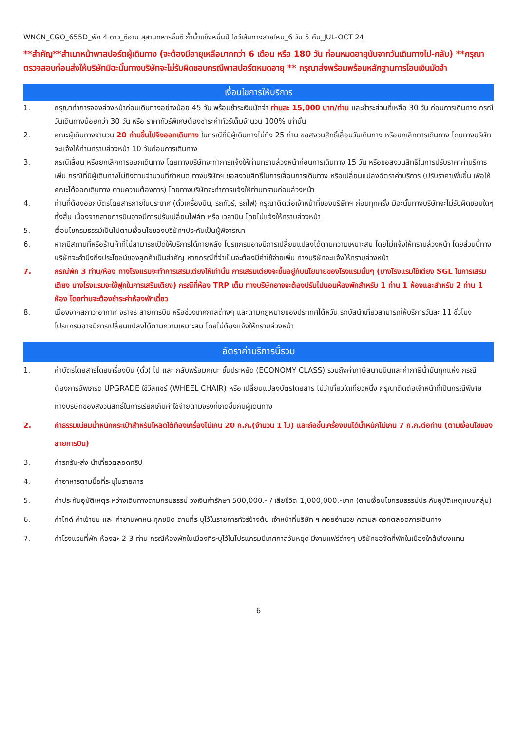WNCN_CGO_655D_พัก 4 ดาว_ซีอาน สุสานทหารจิ๋นซี ถ้ำน้ำแข็งหมื่นปี โชว์เส้นทางสายไหม_6 วัน 5 คืน_JUL-OCT 24
**สำคัญ**สำเนาหน้าพาสปอร์ตผู้เดินทาง (จะต้องมีอายุเหลือมากกว่า 6 เดือน หรือ 180 วัน ก่อนหมดอายุนับจากวันเดินทางไป-กลับ) **กรุณาตรวจสอบก่อนส่งให้บริษัทมิฉะนั้นทางบริษัทจะไม่รับผิดชอบกรณีพาสปอร์ตหมดอายุ ** กรุณาส่งพร้อมพร้อมหลักฐานการโอนเงินมัดจำ
เงื่อนไขการให้บริการ
1. กรุณาทำการจองล่วงหน้าก่อนเดินทางอย่างน้อย 45 วัน พร้อมชำระเงินมัดจำ ท่านละ 15,000 บาท/ท่าน และชำระส่วนที่เหลือ 30 วัน ก่อนการเดินทาง กรณีวันเดินทางน้อยกว่า 30 วัน หรือ ราคาทัวร์พิเศษต้องชำระค่าทัวร์เต็มจำนวน 100% เท่านั้น
2. คณะผู้เดินทางจำนวน 20 ท่านขึ้นไปจึงออกเดินทาง ในกรณีที่มีผู้เดินทางไม่ถึง 25 ท่าน ขอสงวนสิทธิ์เลื่อนวันเดินทาง หรือยกเลิกการเดินทาง โดยทางบริษัทจะแจ้งให้ท่านทราบล่วงหน้า 10 วันก่อนการเดินทาง
3. กรณีเลื่อน หรือยกเลิกการออกเดินทาง โดยทางบริษัทจะทำการแจ้งให้ท่านทราบล่วงหน้าก่อนการเดินทาง 15 วัน หรือขอสงวนสิทธิในการปรับราคาค่าบริการเพิ่ม กรณีที่มีผู้เดินทางไม่ถึงตามจำนวนที่กำหนด ทางบริษัทฯ ขอสงวนสิทธิ์ในการเลื่อนการเดินทาง หรือเปลี่ยนแปลงอัตราค่าบริการ (ปรับราคาเพิ่มขึ้น เพื่อให้คณะได้ออกเดินทาง ตามความต้องการ) โดยทางบริษัทจะทำการแจ้งให้ท่านทราบก่อนล่วงหน้า
4. ท่านที่ต้องออกบัตรโดยสารภายในประเทศ (ตั๋วเครื่องบิน, รถทัวร์, รถไฟ) กรุณาติดต่อเจ้าหน้าที่ของบริษัทฯ ก่อนทุกครั้ง มิฉะนั้นทางบริษัทจะไม่รับผิดชอบใดๆ ทั้งสิ้น เนื่องจากสายการบินอาจมีการปรับเปลี่ยนไฟล์ท หรือ เวลาบิน โดยไม่แจ้งให้ทราบล่วงหน้า
5. เงื่อนไขกรมธรรม์เป็นไปตามเงื่อนไขของบริษัทฯประกันเป็นผู้พิจารณา
6. หากมีสถานที่หรือร้านค้าที่ไม่สามารถเปิดให้บริการได้ภายหลัง โปรแกรมอาจมีการเปลี่ยนแปลงได้ตามความเหมาะสม โดยไม่แจ้งให้ทราบล่วงหน้า โดยส่วนนี้ทางบริษัทจะคำนึงถึงประโยชน์ของลูกค้าเป็นสำคัญ หากกรณีที่จำเป็นจะต้องมีค่าใช้จ่ายเพิ่ม ทางบริษัทจะแจ้งให้ทราบล่วงหน้า
7. กรณีพัก 3 ท่าน/ห้อง ทางโรงแรมจะทำการเสริมเตียงให้เท่านั้น การเสริมเตียงจะขึ้นอยู่กับนโยบายของโรงแรมนั้นๆ (บางโรงแรมใช้เตียง SGL ในการเสริมเตียง บางโรงแรมจะใช้ฟูกในการเสริมเตียง) กรณีที่ห้อง TRP เต็ม ทางบริษัทอาจจะต้องปรับไปนอนห้องพักสำหรับ 1 ท่าน 1 ห้องและสำหรับ 2 ท่าน 1 ห้อง โดยท่านจะต้องชำระค่าห้องพักเดี่ยว
8. เนื่องจากสภาวะอากาศ จราจร สายการบิน หรือช่วงเทศกาลต่างๆ และตามกฎหมายของประเทศไต้หวัน รถบัสนำเที่ยวสามารถให้บริการวันละ 11 ชั่วโมง โปรแกรมอาจมีการเปลี่ยนแปลงได้ตามความเหมาะสม โดยไม่ต้องแจ้งให้ทราบล่วงหน้า
อัตราค่าบริการนี้รวม
1. ค่าบัตรโดยสารโดยเครื่องบิน (ตั๋ว) ไป และ กลับพร้อมคณะ ชั้นประหยัด (ECONOMY CLASS) รวมถึงค่าภาษีสนามบินและค่าภาษีน้ำมันทุกแห่ง กรณีต้องการอัพเกรด UPGRADE ใช้วีลแชร์ (WHEEL CHAIR) หรือ เปลี่ยนแปลงบัตรโดยสาร ไม่ว่าเที่ยวใดเที่ยวหนึ่ง กรุณาติดต่อเจ้าหน้าที่เป็นกรณีพิเศษ ทางบริษัทของสงวนสิทธิ์ในการเรียกเก็บค่าใช้จ่ายตามจริงที่เกิดขึ้นกับผู้เดินทาง
2. ค่าธรรมเนียมน้ำหนักกระเป๋าสำหรับโหลดใต้ท้องเครื่องไม่เกิน 20 ก.ก.(จำนวน 1 ใบ) และถือขึ้นเครื่องบินได้น้ำหนักไม่เกิน 7 ก.ก.ต่อท่าน (ตามเงื่อนไขของสายการบิน)
3. ค่ารถรับ-ส่ง นำเที่ยวตลอดทริป
4. ค่าอาหารตามมื้อที่ระบุในรายการ
5. ค่าประกันอุบัติเหตุระหว่างเดินทางตามกรมธรรม์ วงเงินค่ารักษา 500,000.- / เสียชีวิต 1,000,000.-บาท (ตามเงื่อนไขกรมธรรม์ประกันอุบัติเหตุแบบกลุ่ม)
6. ค่าไกด์ ค่าเข้าชม และ ค่ายานพาหนะทุกชนิด ตามที่ระบุไว้ในรายการทัวร์ข้างต้น เจ้าหน้าที่บริษัท ฯ คอยอำนวย ความสะดวกตลอดการเดินทาง
7. ค่าโรงแรมที่พัก ห้องละ 2-3 ท่าน กรณีห้องพักในเมืองที่ระบุไว้ในโปรแกรมมีเทศกาลวันหยุด มีงานแฟร์ต่างๆ บริษัทขอจัดที่พักในเมืองใกล้เคียงแทน
6